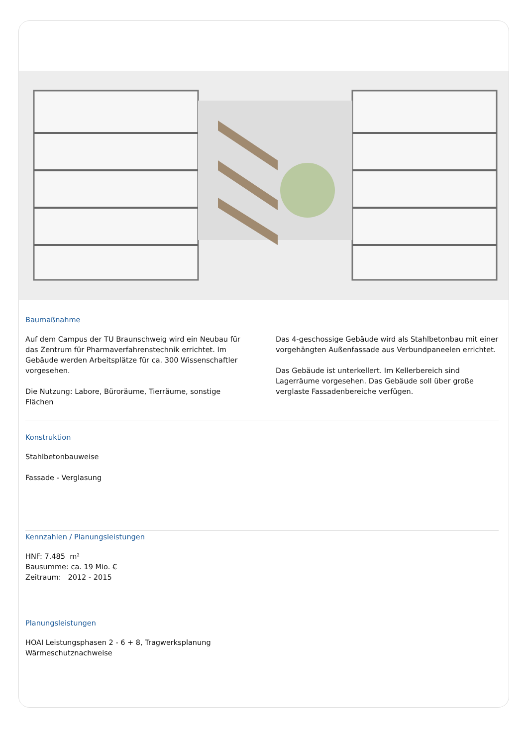Baumaßnahme
Auf dem Campus der TU Braunschweig wird ein Neubau für das Zentrum für Pharmaverfahrenstechnik errichtet. Im Gebäude werden Arbeitsplätze für ca. 300 Wissenschaftler vorgesehen.
Die Nutzung: Labore, Büroräume, Tierräume, sonstige Flächen
Das 4-geschossige Gebäude wird als Stahlbetonbau mit einer vorgehängten Außenfassade aus Verbundpaneelen errichtet.
Das Gebäude ist unterkellert. Im Kellerbereich sind Lagerräume vorgesehen. Das Gebäude soll über große verglaste Fassadenbereiche verfügen.
Konstruktion
Stahlbetonbauweise
Fassade - Verglasung
Kennzahlen / Planungsleistungen
HNF: 7.485 m²
Bausumme: ca. 19 Mio. €
Zeitraum: 2012 - 2015
Planungsleistungen
HOAI Leistungsphasen 2 - 6 + 8, Tragwerksplanung
Wärmeschutznachweise